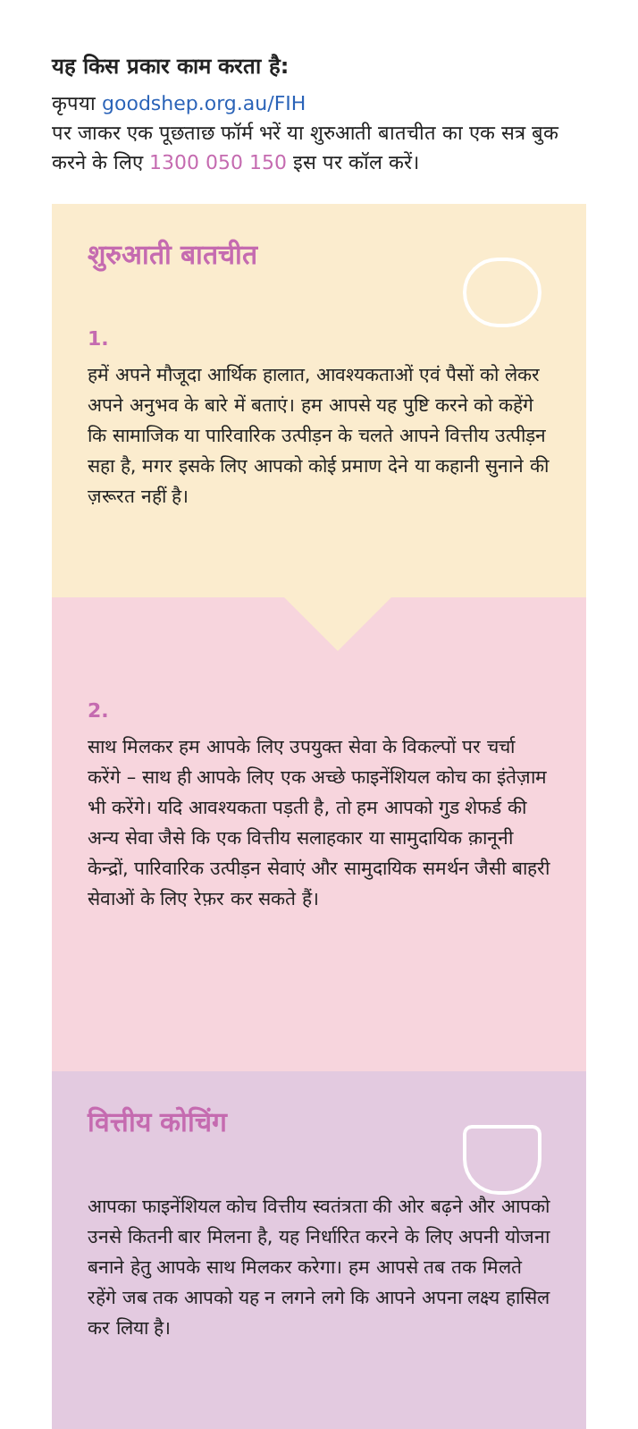यह किस प्रकार काम करता है:
कृपया goodshep.org.au/FIH
पर जाकर एक पूछताछ फॉर्म भरें या शुरुआती बातचीत का एक सत्र बुक करने के लिए 1300 050 150 इस पर कॉल करें।
शुरुआती बातचीत
1.
हमें अपने मौजूदा आर्थिक हालात, आवश्यकताओं एवं पैसों को लेकर अपने अनुभव के बारे में बताएं। हम आपसे यह पुष्टि करने को कहेंगे कि सामाजिक या पारिवारिक उत्पीड़न के चलते आपने वित्तीय उत्पीड़न सहा है, मगर इसके लिए आपको कोई प्रमाण देने या कहानी सुनाने की ज़रूरत नहीं है।
2.
साथ मिलकर हम आपके लिए उपयुक्त सेवा के विकल्पों पर चर्चा करेंगे – साथ ही आपके लिए एक अच्छे फाइनेंशियल कोच का इंतेज़ाम भी करेंगे। यदि आवश्यकता पड़ती है, तो हम आपको गुड शेफर्ड की अन्य सेवा जैसे कि एक वित्तीय सलाहकार या सामुदायिक क़ानूनी केन्द्रों, पारिवारिक उत्पीड़न सेवाएं और सामुदायिक समर्थन जैसी बाहरी सेवाओं के लिए रेफ़र कर सकते हैं।
वित्तीय कोचिंग
आपका फाइनेंशियल कोच वित्तीय स्वतंत्रता की ओर बढ़ने और आपको उनसे कितनी बार मिलना है, यह निर्धारित करने के लिए अपनी योजना बनाने हेतु आपके साथ मिलकर करेगा। हम आपसे तब तक मिलते रहेंगे जब तक आपको यह न लगने लगे कि आपने अपना लक्ष्य हासिल कर लिया है।